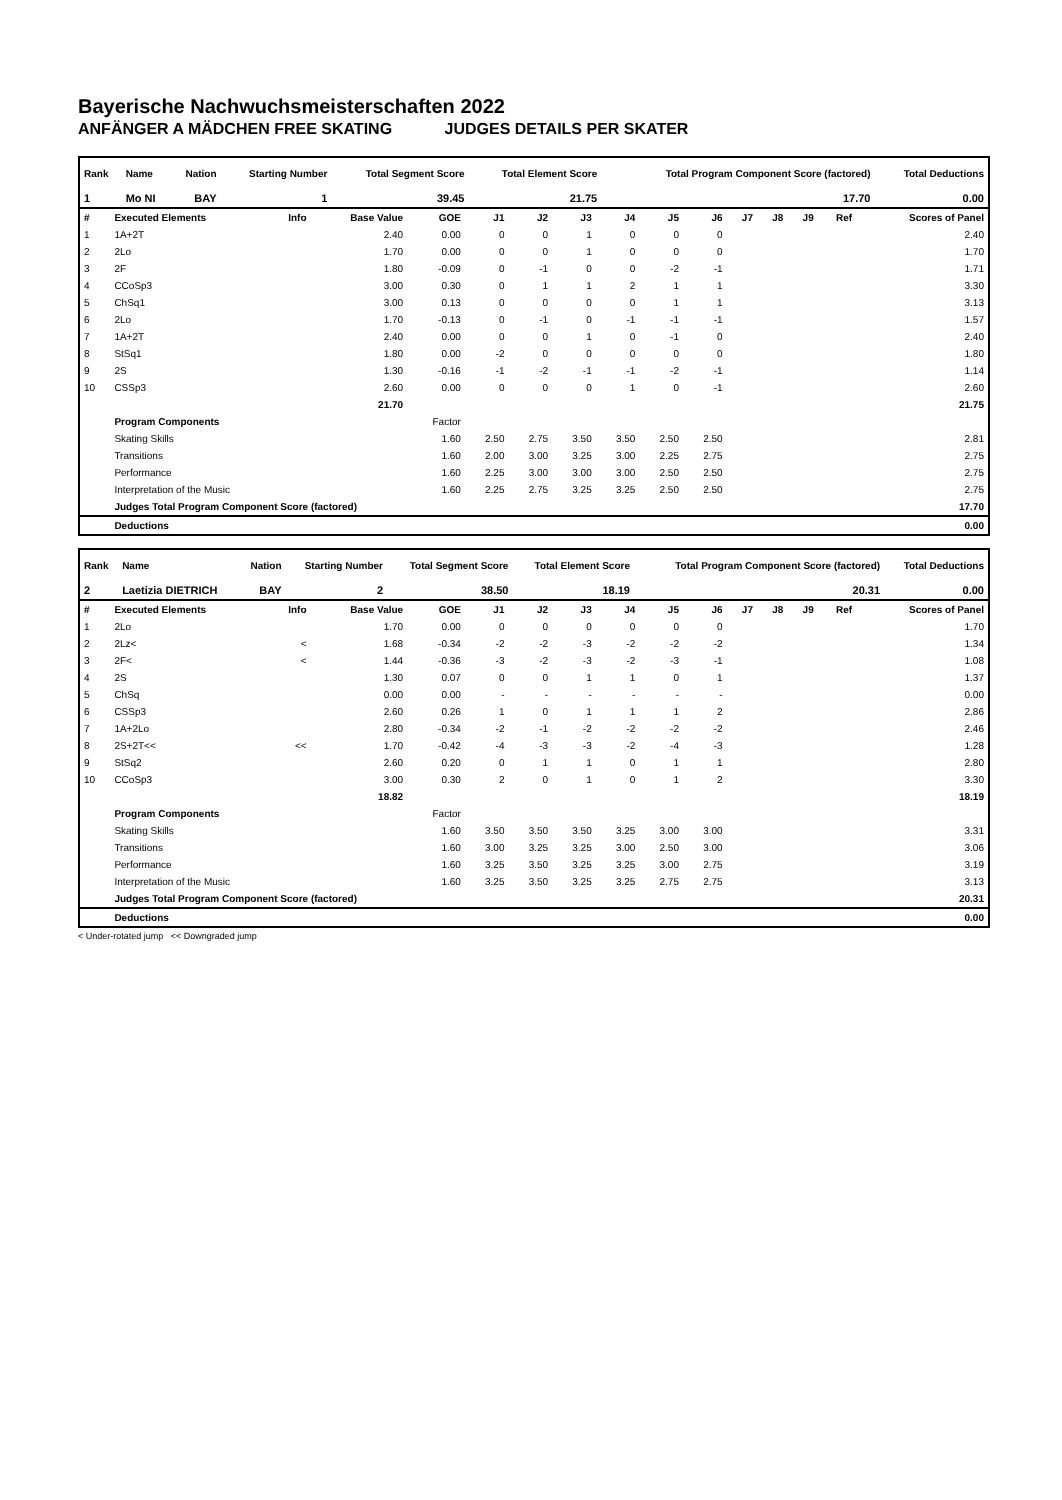Bayerische Nachwuchsmeisterschaften 2022
ANFÄNGER A MÄDCHEN FREE SKATING JUDGES DETAILS PER SKATER
| Rank | Name | Nation | Starting Number | Total Segment Score | Total Element Score | Total Program Component Score (factored) | Total Deductions |
| --- | --- | --- | --- | --- | --- | --- | --- |
| 1 | Mo NI | BAY | 1 | 39.45 | 21.75 | 17.70 | 0.00 |
| # | Executed Elements | Info | Base Value | GOE | J1 | J2 | J3 | J4 | J5 | J6 | J7 | J8 | J9 | Ref | Scores of Panel |
| --- | --- | --- | --- | --- | --- | --- | --- | --- | --- | --- | --- | --- | --- | --- | --- |
| 1 | 1A+2T | | 2.40 | 0.00 | 0 | 0 | 1 | 0 | 0 | 0 | | | | | 2.40 |
| 2 | 2Lo | | 1.70 | 0.00 | 0 | 0 | 1 | 0 | 0 | 0 | | | | | 1.70 |
| 3 | 2F | | 1.80 | -0.09 | 0 | -1 | 0 | 0 | -2 | -1 | | | | | 1.71 |
| 4 | CCoSp3 | | 3.00 | 0.30 | 0 | 1 | 1 | 2 | 1 | 1 | | | | | 3.30 |
| 5 | ChSq1 | | 3.00 | 0.13 | 0 | 0 | 0 | 0 | 1 | 1 | | | | | 3.13 |
| 6 | 2Lo | | 1.70 | -0.13 | 0 | -1 | 0 | -1 | -1 | -1 | | | | | 1.57 |
| 7 | 1A+2T | | 2.40 | 0.00 | 0 | 0 | 1 | 0 | -1 | 0 | | | | | 2.40 |
| 8 | StSq1 | | 1.80 | 0.00 | -2 | 0 | 0 | 0 | 0 | 0 | | | | | 1.80 |
| 9 | 2S | | 1.30 | -0.16 | -1 | -2 | -1 | -1 | -2 | -1 | | | | | 1.14 |
| 10 | CSSp3 | | 2.60 | 0.00 | 0 | 0 | 0 | 1 | 0 | -1 | | | | | 2.60 |
| | | | 21.70 | | | | | | | | | | | | 21.75 |
| | Program Components | | | Factor | | | | | | | | | | | |
| | Skating Skills | | | 1.60 | 2.50 | 2.75 | 3.50 | 3.50 | 2.50 | 2.50 | | | | | 2.81 |
| | Transitions | | | 1.60 | 2.00 | 3.00 | 3.25 | 3.00 | 2.25 | 2.75 | | | | | 2.75 |
| | Performance | | | 1.60 | 2.25 | 3.00 | 3.00 | 3.00 | 2.50 | 2.50 | | | | | 2.75 |
| | Interpretation of the Music | | | 1.60 | 2.25 | 2.75 | 3.25 | 3.25 | 2.50 | 2.50 | | | | | 2.75 |
| | Judges Total Program Component Score (factored) | | | | | | | | | | | | | | 17.70 |
| | Deductions | | | | | | | | | | | | | | 0.00 |
| Rank | Name | Nation | Starting Number | Total Segment Score | Total Element Score | Total Program Component Score (factored) | Total Deductions |
| --- | --- | --- | --- | --- | --- | --- | --- |
| 2 | Laetizia DIETRICH | BAY | 2 | 38.50 | 18.19 | 20.31 | 0.00 |
| # | Executed Elements | Info | Base Value | GOE | J1 | J2 | J3 | J4 | J5 | J6 | J7 | J8 | J9 | Ref | Scores of Panel |
| --- | --- | --- | --- | --- | --- | --- | --- | --- | --- | --- | --- | --- | --- | --- | --- |
| 1 | 2Lo | | 1.70 | 0.00 | 0 | 0 | 0 | 0 | 0 | 0 | | | | | 1.70 |
| 2 | 2Lz< | < | 1.68 | -0.34 | -2 | -2 | -3 | -2 | -2 | -2 | | | | | 1.34 |
| 3 | 2F< | < | 1.44 | -0.36 | -3 | -2 | -3 | -2 | -3 | -1 | | | | | 1.08 |
| 4 | 2S | | 1.30 | 0.07 | 0 | 0 | 1 | 1 | 0 | 1 | | | | | 1.37 |
| 5 | ChSq | | 0.00 | 0.00 | - | - | - | - | - | - | | | | | 0.00 |
| 6 | CSSp3 | | 2.60 | 0.26 | 1 | 0 | 1 | 1 | 1 | 2 | | | | | 2.86 |
| 7 | 1A+2Lo | | 2.80 | -0.34 | -2 | -1 | -2 | -2 | -2 | -2 | | | | | 2.46 |
| 8 | 2S+2T<< | << | 1.70 | -0.42 | -4 | -3 | -3 | -2 | -4 | -3 | | | | | 1.28 |
| 9 | StSq2 | | 2.60 | 0.20 | 0 | 1 | 1 | 0 | 1 | 1 | | | | | 2.80 |
| 10 | CCoSp3 | | 3.00 | 0.30 | 2 | 0 | 1 | 0 | 1 | 2 | | | | | 3.30 |
| | | | 18.82 | | | | | | | | | | | | 18.19 |
| | Program Components | | | Factor | | | | | | | | | | | |
| | Skating Skills | | | 1.60 | 3.50 | 3.50 | 3.50 | 3.25 | 3.00 | 3.00 | | | | | 3.31 |
| | Transitions | | | 1.60 | 3.00 | 3.25 | 3.25 | 3.00 | 2.50 | 3.00 | | | | | 3.06 |
| | Performance | | | 1.60 | 3.25 | 3.50 | 3.25 | 3.25 | 3.00 | 2.75 | | | | | 3.19 |
| | Interpretation of the Music | | | 1.60 | 3.25 | 3.50 | 3.25 | 3.25 | 2.75 | 2.75 | | | | | 3.13 |
| | Judges Total Program Component Score (factored) | | | | | | | | | | | | | | 20.31 |
| | Deductions | | | | | | | | | | | | | | 0.00 |
< Under-rotated jump << Downgraded jump